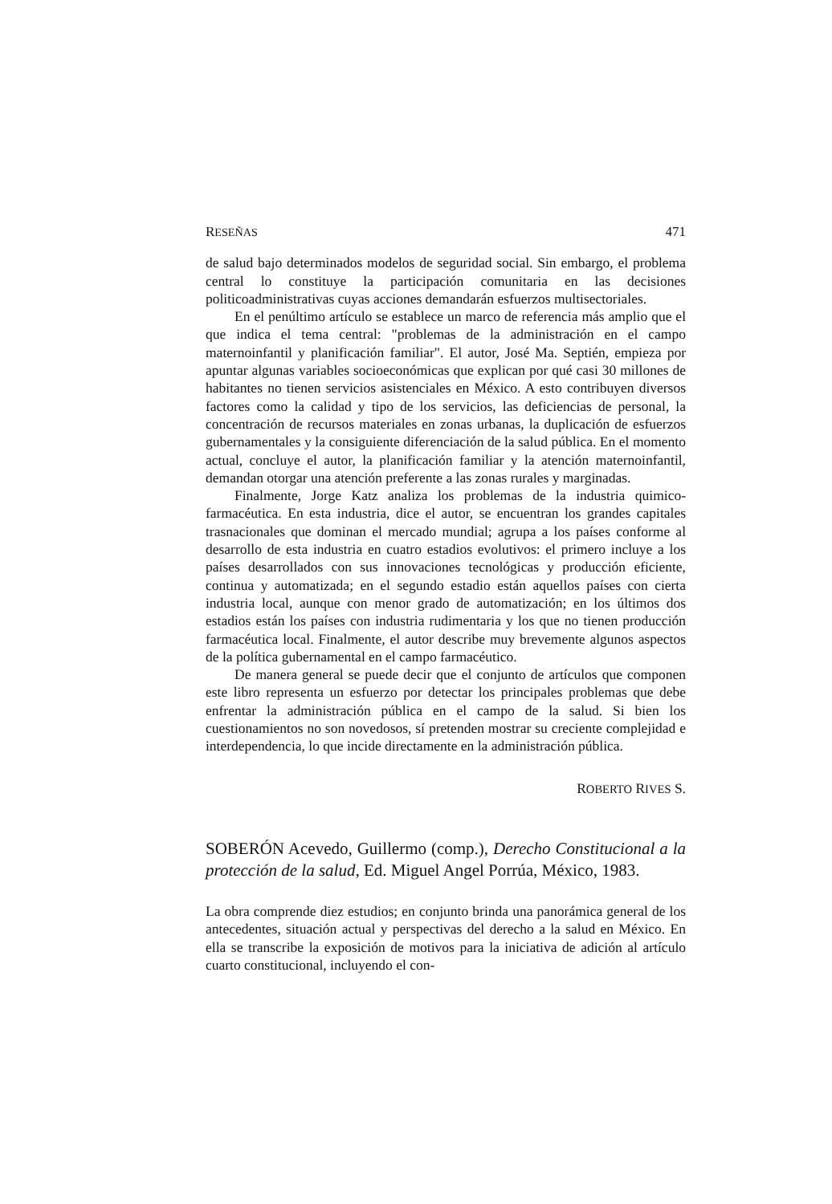RESEÑAS 471
de salud bajo determinados modelos de seguridad social. Sin embargo, el problema central lo constituye la participación comunitaria en las decisiones politicoadministrativas cuyas acciones demandarán esfuerzos multisectoriales.
En el penúltimo artículo se establece un marco de referencia más amplio que el que indica el tema central: "problemas de la administración en el campo maternoinfantil y planificación familiar". El autor, José Ma. Septién, empieza por apuntar algunas variables socioeconómicas que explican por qué casi 30 millones de habitantes no tienen servicios asistenciales en México. A esto contribuyen diversos factores como la calidad y tipo de los servicios, las deficiencias de personal, la concentración de recursos materiales en zonas urbanas, la duplicación de esfuerzos gubernamentales y la consiguiente diferenciación de la salud pública. En el momento actual, concluye el autor, la planificación familiar y la atención maternoinfantil, demandan otorgar una atención preferente a las zonas rurales y marginadas.
Finalmente, Jorge Katz analiza los problemas de la industria quimico-farmacéutica. En esta industria, dice el autor, se encuentran los grandes capitales trasnacionales que dominan el mercado mundial; agrupa a los países conforme al desarrollo de esta industria en cuatro estadios evolutivos: el primero incluye a los países desarrollados con sus innovaciones tecnológicas y producción eficiente, continua y automatizada; en el segundo estadio están aquellos países con cierta industria local, aunque con menor grado de automatización; en los últimos dos estadios están los países con industria rudimentaria y los que no tienen producción farmacéutica local. Finalmente, el autor describe muy brevemente algunos aspectos de la política gubernamental en el campo farmacéutico.
De manera general se puede decir que el conjunto de artículos que componen este libro representa un esfuerzo por detectar los principales problemas que debe enfrentar la administración pública en el campo de la salud. Si bien los cuestionamientos no son novedosos, sí pretenden mostrar su creciente complejidad e interdependencia, lo que incide directamente en la administración pública.
ROBERTO RIVES S.
SOBERÓN Acevedo, Guillermo (comp.), Derecho Constitucional a la protección de la salud, Ed. Miguel Angel Porrúa, México, 1983.
La obra comprende diez estudios; en conjunto brinda una panorámica general de los antecedentes, situación actual y perspectivas del derecho a la salud en México. En ella se transcribe la exposición de motivos para la iniciativa de adición al artículo cuarto constitucional, incluyendo el con-